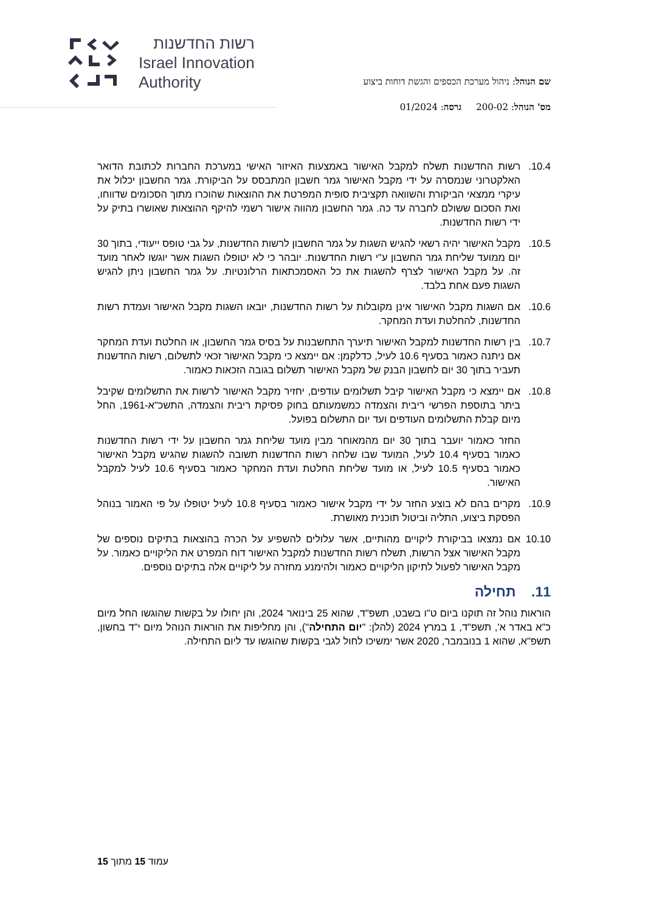רשות החדשנות
Israel Innovation
Authority
שם הנוהל: ניהול מערכת הכספים והגשת דוחות ביצוע
מס' הנוהל: 200-02 גרסה: 01/2024
10.4. רשות החדשנות תשלח למקבל האישור באמצעות האיזור האישי במערכת החברות לכתובת הדואר האלקטרוני שנמסרה על ידי מקבל האישור גמר חשבון המתבסס על הביקורת. גמר החשבון יכלול את עיקרי ממצאי הביקורת והשוואה תקציבית סופית המפרטת את ההוצאות שהוכרו מתוך הסכומים שדווחו, ואת הסכום ששולם לחברה עד כה. גמר החשבון מהווה אישור רשמי להיקף ההוצאות שאושרו בתיק על ידי רשות החדשנות.
10.5. מקבל האישור יהיה רשאי להגיש השגות על גמר החשבון לרשות החדשנות, על גבי טופס ייעודי, בתוך 30 יום ממועד שליחת גמר החשבון ע"י רשות החדשנות. יובהר כי לא יטופלו השגות אשר יוגשו לאחר מועד זה. על מקבל האישור לצרף להשגות את כל האסמכתאות הרלונטיות. על גמר החשבון ניתן להגיש השגות פעם אחת בלבד.
10.6. אם השגות מקבל האישור אינן מקובלות על רשות החדשנות, יובאו השגות מקבל האישור ועמדת רשות החדשנות, להחלטת ועדת המחקר.
10.7. בין רשות החדשנות למקבל האישור תיערך התחשבנות על בסיס גמר החשבון, או החלטת ועדת המחקר אם ניתנה כאמור בסעיף 10.6 לעיל, כדלקמן: אם יימצא כי מקבל האישור זכאי לתשלום, רשות החדשנות תעביר בתוך 30 יום לחשבון הבנק של מקבל האישור תשלום בגובה הזכאות כאמור.
10.8. אם יימצא כי מקבל האישור קיבל תשלומים עודפים, יחזיר מקבל האישור לרשות את התשלומים שקיבל ביתר בתוספת הפרשי ריבית והצמדה כמשמעותם בחוק פסיקת ריבית והצמדה, התשכ"א-1961, החל מיום קבלת התשלומים העודפים ועד יום התשלום בפועל.
החזר כאמור יועבר בתוך 30 יום מהמאוחר מבין מועד שליחת גמר החשבון על ידי רשות החדשנות כאמור בסעיף 10.4 לעיל, המועד שבו שלחה רשות החדשנות תשובה להשגות שהגיש מקבל האישור כאמור בסעיף 10.5 לעיל, או מועד שליחת החלטת ועדת המחקר כאמור בסעיף 10.6 לעיל למקבל האישור.
10.9. מקרים בהם לא בוצע החזר על ידי מקבל אישור כאמור בסעיף 10.8 לעיל יטופלו על פי האמור בנוהל הפסקת ביצוע, התליה וביטול תוכנית מאושרת.
10.10 אם נמצאו בביקורת ליקויים מהותיים, אשר עלולים להשפיע על הכרה בהוצאות בתיקים נוספים של מקבל האישור אצל הרשות, תשלח רשות החדשנות למקבל האישור דוח המפרט את הליקויים כאמור. על מקבל האישור לפעול לתיקון הליקויים כאמור ולהימנע מחזרה על ליקויים אלה בתיקים נוספים.
11. תחילה
הוראות נוהל זה תוקנו ביום ט"ו בשבט, תשפ"ד, שהוא 25 בינואר 2024, והן יחולו על בקשות שהוגשו החל מיום כ"א באדר א', תשפ"ד, 1 במרץ 2024 (להלן: "יום התחילה"), והן מחליפות את הוראות הנוהל מיום י"ד בחשון, תשפ"א, שהוא 1 בנובמבר, 2020 אשר ימשיכו לחול לגבי בקשות שהוגשו עד ליום התחילה.
עמוד 15 מתוך 15